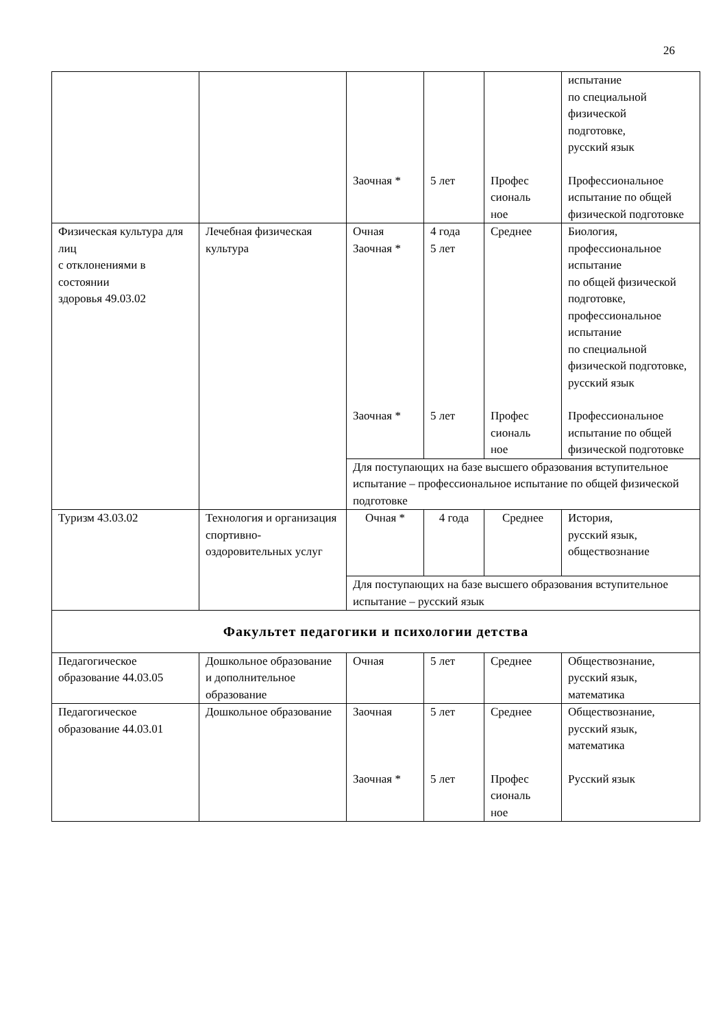26
| | | | | | испытание по специальной физической подготовке, русский язык |
| | | Заочная * | 5 лет | Профес сиональ ное | Профессиональное испытание по общей физической подготовке |
| Физическая культура для лиц с отклонениями в состоянии здоровья 49.03.02 | Лечебная физическая культура | Очная Заочная * | 4 года 5 лет | Среднее | Биология, профессиональное испытание по общей физической подготовке, профессиональное испытание по специальной физической подготовке, русский язык |
| | | Заочная * | 5 лет | Профес сиональ ное | Профессиональное испытание по общей физической подготовке |
| | | Для поступающих на базе высшего образования вступительное испытание – профессиональное испытание по общей физической подготовке | | | |
| Туризм 43.03.02 | Технология и организация спортивно-оздоровительных услуг | Очная * | 4 года | Среднее | История, русский язык, обществознание |
| | | Для поступающих на базе высшего образования вступительное испытание – русский язык | | | |
| Факультет педагогики и психологии детства | | | | | |
| Педагогическое образование 44.03.05 | Дошкольное образование и дополнительное образование | Очная | 5 лет | Среднее | Обществознание, русский язык, математика |
| Педагогическое образование 44.03.01 | Дошкольное образование | Заочная | 5 лет | Среднее | Обществознание, русский язык, математика |
| | | Заочная * | 5 лет | Профес сиональ ное | Русский язык |